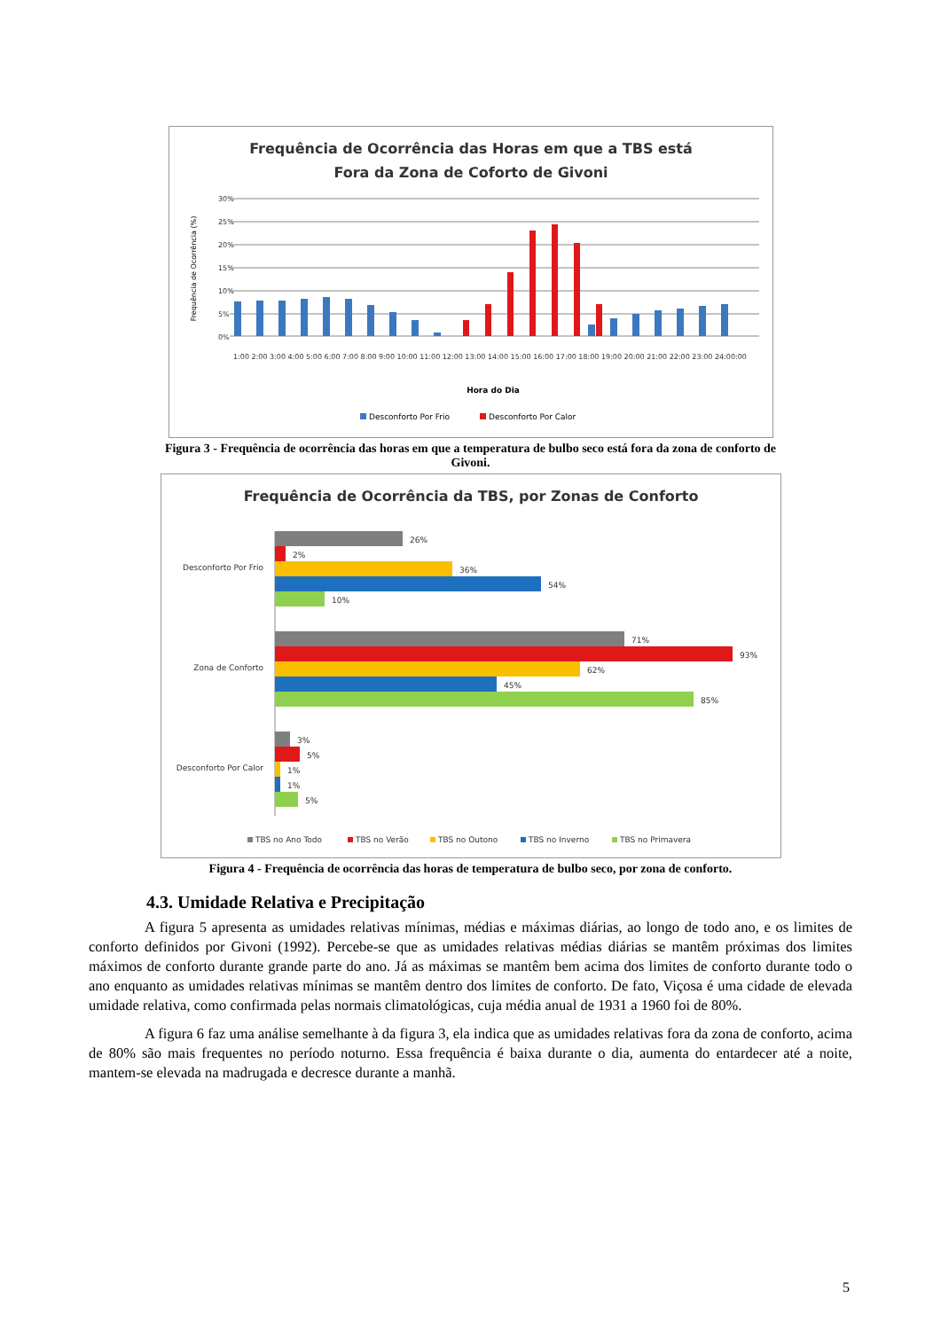Frequência de Ocorrência das Horas em que a TBS está
Fora da Zona de Coforto de Givoni
30%
25%
20%
15%
10%
5%
0%
Frequência de Ocorrência (%)
1:00 2:00 3:00 4:00 5:00 6:00 7:00 8:00 9:00 10:00 11:00 12:00 13:00 14:00 15:00 16:00 17:00 18:00 19:00 20:00 21:00 22:00 23:00 24:00:00
Hora do Dia
Desconforto Por Frio
Desconforto Por Calor
Figura 3 - Frequência de ocorrência das horas em que a temperatura de bulbo seco está fora da zona de conforto de Givoni.
Frequência de Ocorrência da TBS, por Zonas de Conforto
Desconforto Por Frio
Zona de Conforto
Desconforto Por Calor
26%
2%
36%
54%
10%
71%
93%
62%
45%
85%
3%
5%
1%
1%
5%
TBS no Ano Todo
TBS no Verão
TBS no Outono
TBS no Inverno
TBS no Primavera
Figura 4 - Frequência de ocorrência das horas de temperatura de bulbo seco, por zona de conforto.
4.3. Umidade Relativa e Precipitação
A figura 5 apresenta as umidades relativas mínimas, médias e máximas diárias, ao longo de todo ano, e os limites de conforto definidos por Givoni (1992). Percebe-se que as umidades relativas médias diárias se mantêm próximas dos limites máximos de conforto durante grande parte do ano. Já as máximas se mantêm bem acima dos limites de conforto durante todo o ano enquanto as umidades relativas mínimas se mantêm dentro dos limites de conforto. De fato, Viçosa é uma cidade de elevada umidade relativa, como confirmada pelas normais climatológicas, cuja média anual de 1931 a 1960 foi de 80%.
A figura 6 faz uma análise semelhante à da figura 3, ela indica que as umidades relativas fora da zona de conforto, acima de 80% são mais frequentes no período noturno. Essa frequência é baixa durante o dia, aumenta do entardecer até a noite, mantem-se elevada na madrugada e decresce durante a manhã.
5